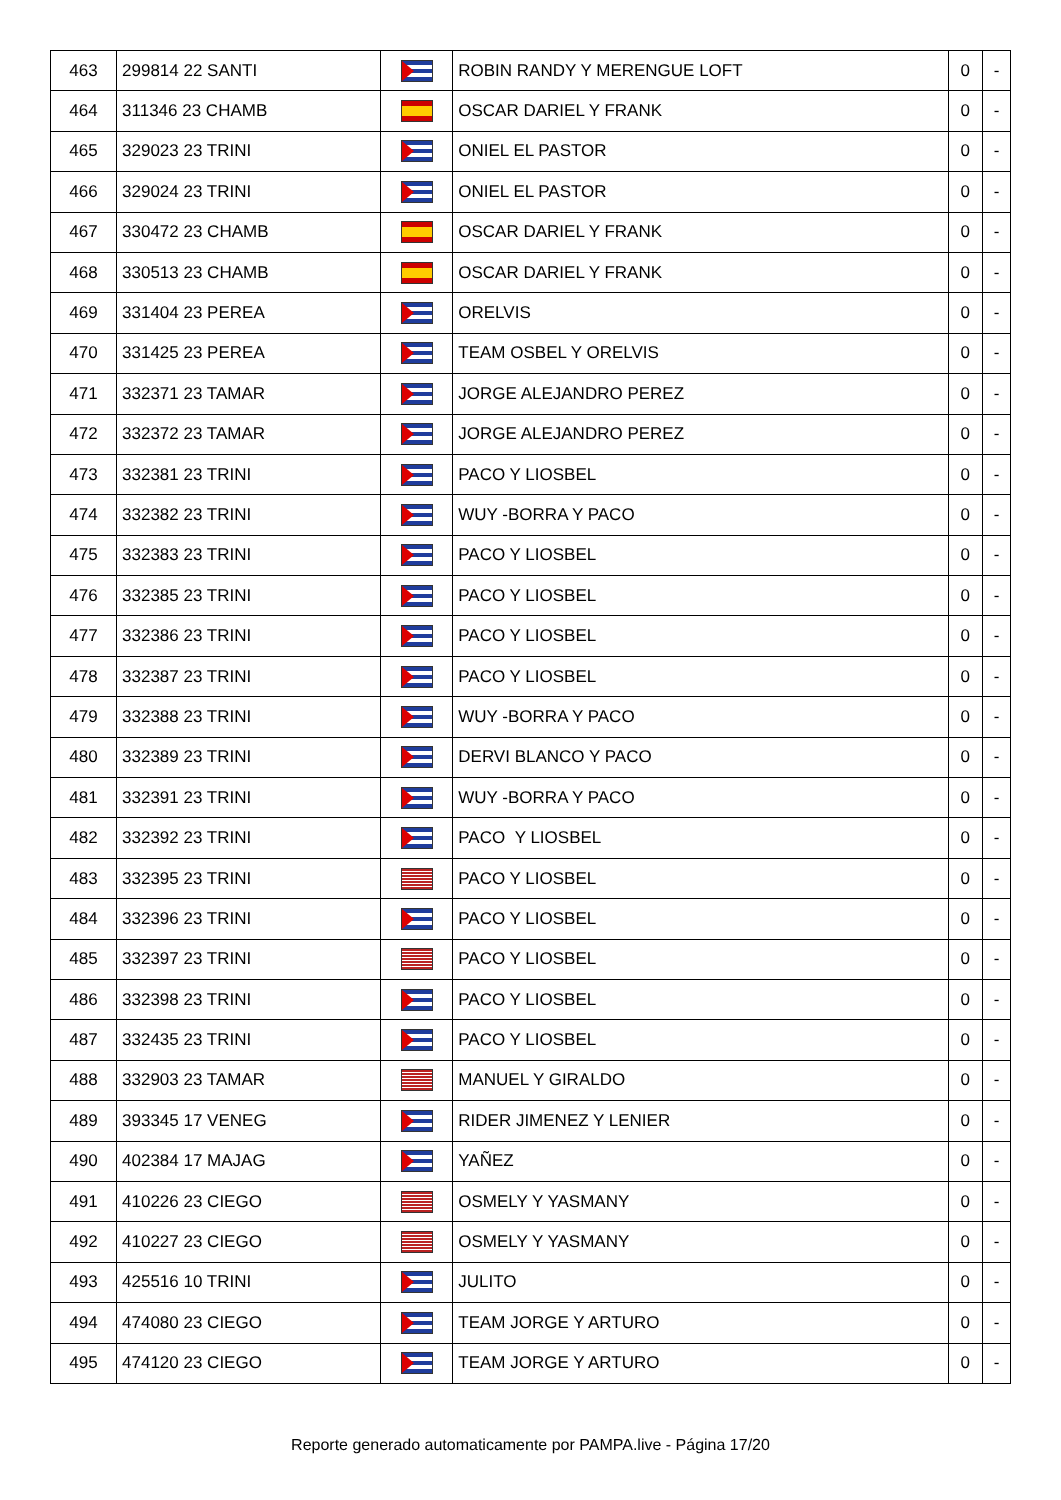| 463 | 299814 22 SANTI | | ROBIN RANDY Y MERENGUE LOFT | 0 | - |
| 464 | 311346 23 CHAMB | | OSCAR DARIEL Y FRANK | 0 | - |
| 465 | 329023 23 TRINI | | ONIEL EL PASTOR | 0 | - |
| 466 | 329024 23 TRINI | | ONIEL EL PASTOR | 0 | - |
| 467 | 330472 23 CHAMB | | OSCAR DARIEL Y FRANK | 0 | - |
| 468 | 330513 23 CHAMB | | OSCAR DARIEL Y FRANK | 0 | - |
| 469 | 331404 23 PEREA | | ORELVIS | 0 | - |
| 470 | 331425 23 PEREA | | TEAM OSBEL Y ORELVIS | 0 | - |
| 471 | 332371 23 TAMAR | | JORGE ALEJANDRO PEREZ | 0 | - |
| 472 | 332372 23 TAMAR | | JORGE ALEJANDRO PEREZ | 0 | - |
| 473 | 332381 23 TRINI | | PACO Y LIOSBEL | 0 | - |
| 474 | 332382 23 TRINI | | WUY -BORRA Y PACO | 0 | - |
| 475 | 332383 23 TRINI | | PACO Y LIOSBEL | 0 | - |
| 476 | 332385 23 TRINI | | PACO Y LIOSBEL | 0 | - |
| 477 | 332386 23 TRINI | | PACO Y LIOSBEL | 0 | - |
| 478 | 332387 23 TRINI | | PACO Y LIOSBEL | 0 | - |
| 479 | 332388 23 TRINI | | WUY -BORRA Y PACO | 0 | - |
| 480 | 332389 23 TRINI | | DERVI BLANCO Y PACO | 0 | - |
| 481 | 332391 23 TRINI | | WUY -BORRA Y PACO | 0 | - |
| 482 | 332392 23 TRINI | | PACO Y LIOSBEL | 0 | - |
| 483 | 332395 23 TRINI | | PACO Y LIOSBEL | 0 | - |
| 484 | 332396 23 TRINI | | PACO Y LIOSBEL | 0 | - |
| 485 | 332397 23 TRINI | | PACO Y LIOSBEL | 0 | - |
| 486 | 332398 23 TRINI | | PACO Y LIOSBEL | 0 | - |
| 487 | 332435 23 TRINI | | PACO Y LIOSBEL | 0 | - |
| 488 | 332903 23 TAMAR | | MANUEL Y GIRALDO | 0 | - |
| 489 | 393345 17 VENEG | | RIDER JIMENEZ Y LENIER | 0 | - |
| 490 | 402384 17 MAJAG | | YAÑEZ | 0 | - |
| 491 | 410226 23 CIEGO | | OSMELY Y YASMANY | 0 | - |
| 492 | 410227 23 CIEGO | | OSMELY Y YASMANY | 0 | - |
| 493 | 425516 10 TRINI | | JULITO | 0 | - |
| 494 | 474080 23 CIEGO | | TEAM JORGE Y ARTURO | 0 | - |
| 495 | 474120 23 CIEGO | | TEAM JORGE Y ARTURO | 0 | - |
Reporte generado automaticamente por PAMPA.live - Página 17/20